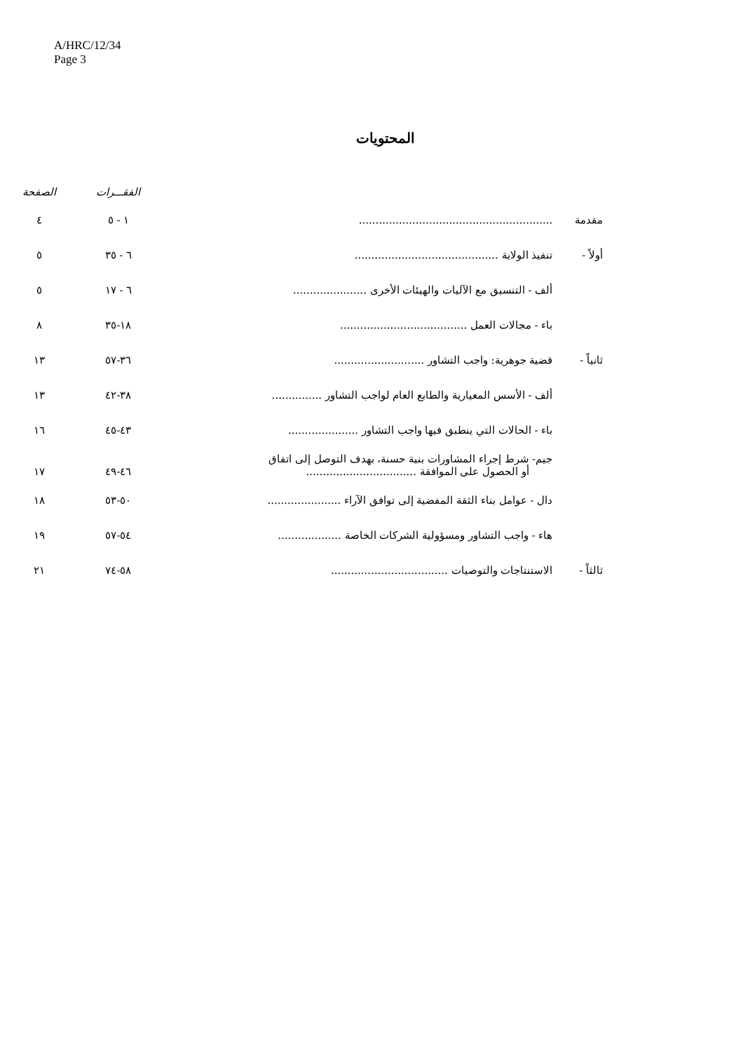A/HRC/12/34
Page 3
المحتويات
| | | الفقـــرات | الصفحة |
| --- | --- | --- | --- |
| مقدمة | .......................................................... | ١ - ٥ | ٤ |
| أولاً - | تنفيذ الولاية ........................................... | ٦ - ٣٥ | ٥ |
| | ألف - التنسيق مع الآليات والهيئات الأخرى ...................... | ٦ - ١٧ | ٥ |
| | باء - مجالات العمل ...................................... | ١٨-٣٥ | ٨ |
| ثانياً - | قضية جوهرية: واجب التشاور ........................... | ٣٦-٥٧ | ١٣ |
| | ألف - الأسس المعيارية والطابع العام لواجب التشاور ............... | ٣٨-٤٢ | ١٣ |
| | باء - الحالات التي ينطبق فيها واجب التشاور ..................... | ٤٣-٤٥ | ١٦ |
| | جيم- شرط إجراء المشاورات بنية حسنة، بهدف التوصل إلى اتفاق أو الحصول على الموافقة ................................. | ٤٦-٤٩ | ١٧ |
| | دال - عوامل بناء الثقة المفضية إلى توافق الآراء ...................... | ٥٠-٥٣ | ١٨ |
| | هاء - واجب التشاور ومسؤولية الشركات الخاصة ................... | ٥٤-٥٧ | ١٩ |
| ثالثاً - | الاستنتاجات والتوصيات ................................... | ٥٨-٧٤ | ٢١ |